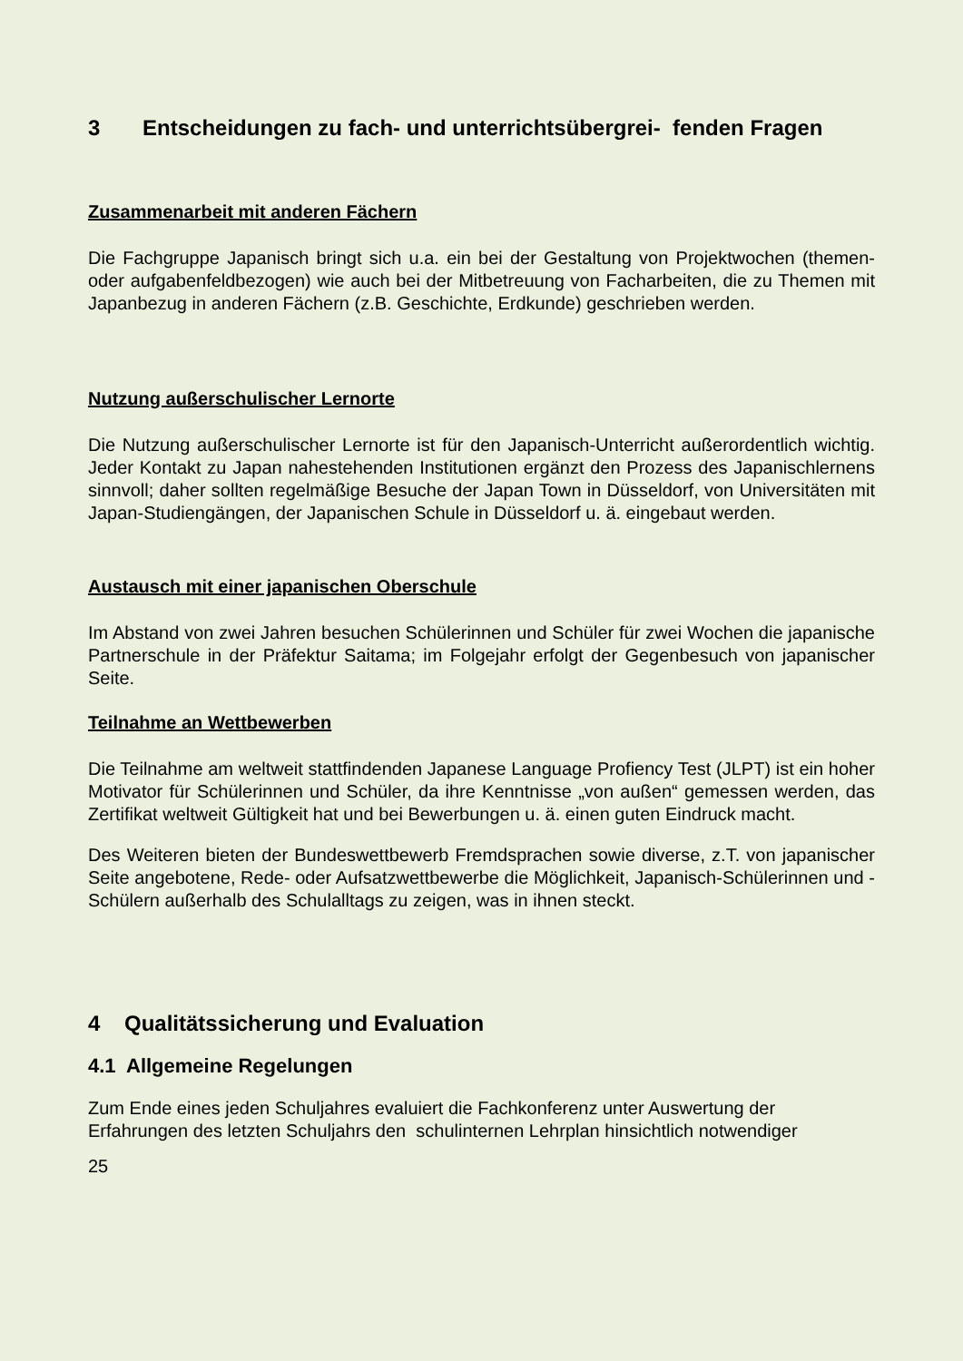3 Entscheidungen zu fach- und unterrichtsübergrei- fenden Fragen
Zusammenarbeit mit anderen Fächern
Die Fachgruppe Japanisch bringt sich u.a. ein bei der Gestaltung von Projektwochen (themen- oder aufgabenfeldbezogen) wie auch bei der Mitbetreuung von Facharbeiten, die zu Themen mit Japanbezug in anderen Fächern (z.B. Geschichte, Erdkunde) geschrieben werden.
Nutzung außerschulischer Lernorte
Die Nutzung außerschulischer Lernorte ist für den Japanisch-Unterricht außerordentlich wichtig. Jeder Kontakt zu Japan nahestehenden Institutionen ergänzt den Prozess des Japanischlernens sinnvoll; daher sollten regelmäßige Besuche der Japan Town in Düsseldorf, von Universitäten mit Japan-Studiengängen, der Japanischen Schule in Düsseldorf u. ä. eingebaut werden.
Austausch mit einer japanischen Oberschule
Im Abstand von zwei Jahren besuchen Schülerinnen und Schüler für zwei Wochen die japanische Partnerschule in der Präfektur Saitama; im Folgejahr erfolgt der Gegenbesuch von japanischer Seite.
Teilnahme an Wettbewerben
Die Teilnahme am weltweit stattfindenden Japanese Language Profiency Test (JLPT) ist ein hoher Motivator für Schülerinnen und Schüler, da ihre Kenntnisse „von außen“ gemessen werden, das Zertifikat weltweit Gültigkeit hat und bei Bewerbungen u. ä. einen guten Eindruck macht.
Des Weiteren bieten der Bundeswettbewerb Fremdsprachen sowie diverse, z.T. von japanischer Seite angebotene, Rede- oder Aufsatzwettbewerbe die Möglichkeit, Japanisch-Schülerinnen und -Schülern außerhalb des Schulalltags zu zeigen, was in ihnen steckt.
4 Qualitätssicherung und Evaluation
4.1 Allgemeine Regelungen
Zum Ende eines jeden Schuljahres evaluiert die Fachkonferenz unter Auswertung der Erfahrungen des letzten Schuljahrs den schulinternen Lehrplan hinsichtlich notwendiger
25